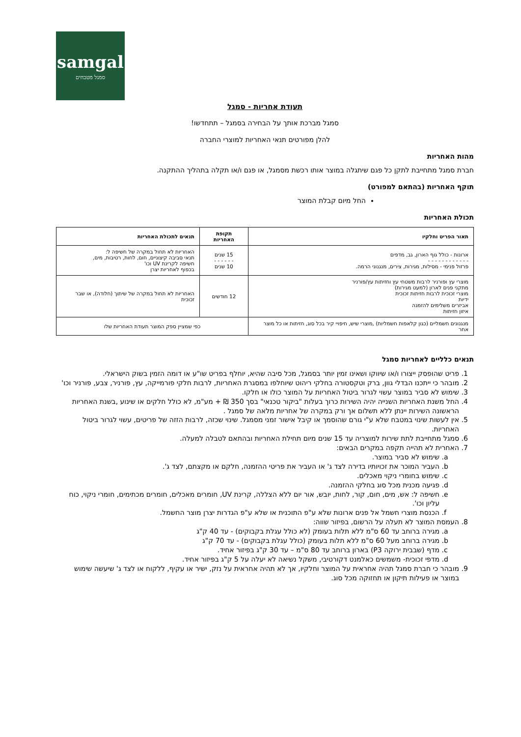samgal
סמגל מטבחים
תעודת אחריות - סמגל
סמגל מברכת אותך על הבחירה בסמגל – תתחדשו!
להלן מפורטים תנאי האחריות למוצרי החברה
מהות האחריות
חברת סמגל מתחייבת לתקן כל פגם שיתגלה במוצר אותו רכשת מסמגל, או פגם ו/או תקלה בתהליך ההתקנה.
תוקף האחריות (בהתאם למפורט)
החל מיום קבלת המוצר
תכולת האחריות
| תאור הפריט וחלקיו | תקופת האחריות | תנאים לתכולת האחריות |
| --- | --- | --- |
| ארונות - כולל גוף הארון, גב, מדפים - - - - - - - - - - - - פרזול פנימי - מסילות, מגירות, צירים, מנגנוני הרמה. | 15 שנים - - - - - - 10 שנים | האחריות לא תחול במקרה של חשיפה ל: תנאי סביבה קיצוניים, חום, לחות, רטיבות, מים, חשיפה לקרינת UV וכו' בכפוף לאחריות יצרן |
| מוצרי עץ ופורניר לרבות משטחי עץ וחזיתות עץ/פורניר מתקני פנים לארון (למעט מגירות) מוצרי זכוכית לרבות חזיתות זכוכית ידיות אביזרים משלימים להזמנה איזון חזיתות | 12 חודשים | האחריות לא תחול במקרה של שיתוך (חלודה), או שבר זכוכית |
| מנגנונים חשמליים (כגון קלאפות חשמליות) ,מוצרי שיש, חיפויי קיר בכל סוג, חזיתות או כל מוצר אחר | כפי שמציין ספק המוצר תעודת האחריות שלו | |
תנאים כלליים לאחריות סמגל
1. פריט שהופסק ייצורו ו/או שיווקו ושאינו זמין יותר בסמגל, מכל סיבה שהיא, יוחלף בפריט שו"ע או דומה הזמין בשוק הישראלי.
2. מובהר כי ייתכנו הבדלי גוון, ברק וטקסטורה בחלקי ריהוט שיוחלפו במסגרת האחריות, לרבות חלקי פורמייקה, עץ, פורניר, צבע, פורניר וכו'
3. שימוש לא סביר במוצר עשוי לגרור ביטול האחריות על המוצר כולו או חלקו.
4. החל משנת האחריות השנייה יהיה השירות כרוך בעלות "ביקור טכנאי" בסך 350 ₪ + מע"מ, לא כולל חלקים או שינוע ,בשנת האחריות הראשונה השירות יינתן ללא תשלום אך ורק במקרה של אחריות מלאה של סמגל .
5. אין לעשות שינוי במטבח שלא ע"י גורם שהוסמך או קיבל אישור זמני מסמגל. שינוי שכזה, לרבות הזזה של פריטים, עשוי לגרור ביטול האחריות.
6. סמגל מתחייבת לתת שירות למוצריה עד 15 שנים מיום תחילת האחריות ובהתאם לטבלה למעלה.
7. האחרית לא תהייה תקפה במקרים הבאים:
a. שימוש לא סביר במוצר.
b. העביר המוכר את זכויותיו בדירה לצד ג' או העביר את פריטי ההזמנה, חלקם או מקצתם, לצד ג'.
c. שימוש בחומרי ניקוי מאכלים.
d. פגיעה מכנית מכל סוג בחלקי ההזמנה.
e. חשיפה ל: אש, מים, חום, קור, לחות, יובש, אור יום ללא הצללה, קרינת UV, חומרים מאכלים, חומרים מכתימים, חומרי ניקוי, כוח עליון וכו'.
f. הכנסת מוצרי חשמל אל פנים ארונות שלא ע"פ התוכנית או שלא ע"פ הגדרות יצרן מוצר החשמל.
8. העמסת המוצר לא תעלה על הרשום, בפיזור שווה:
a. מגירה ברוחב עד 60 ס"מ ללא תלות בעומק (לא כולל עגלת בקבוקים) - עד 40 ק"ג
b. מגירה ברוחב מעל 60 ס"מ ללא תלות בעומק (כולל עגלת בקבוקים) - עד 70 ק"ג
c. מדף (שבבית ירוקה P3) בארון ברוחב עד 80 ס"מ – עד 30 ק"ג בפיזור אחיד.
d. מדפי זכוכית- משמשים כאלמנט דקורטיבי, משקל נשיאה לא יעלה על 5 ק"ג בפיזור אחיד.
9. מובהר כי חברת סמגל תהיה אחראית על המוצר וחלקיו, אך לא תהיה אחראית על נזק, ישיר או עקיף, ללקוח או לצד ג' שיעשה שימוש במוצר או פעילות תיקון או תחזוקה מכל סוג.